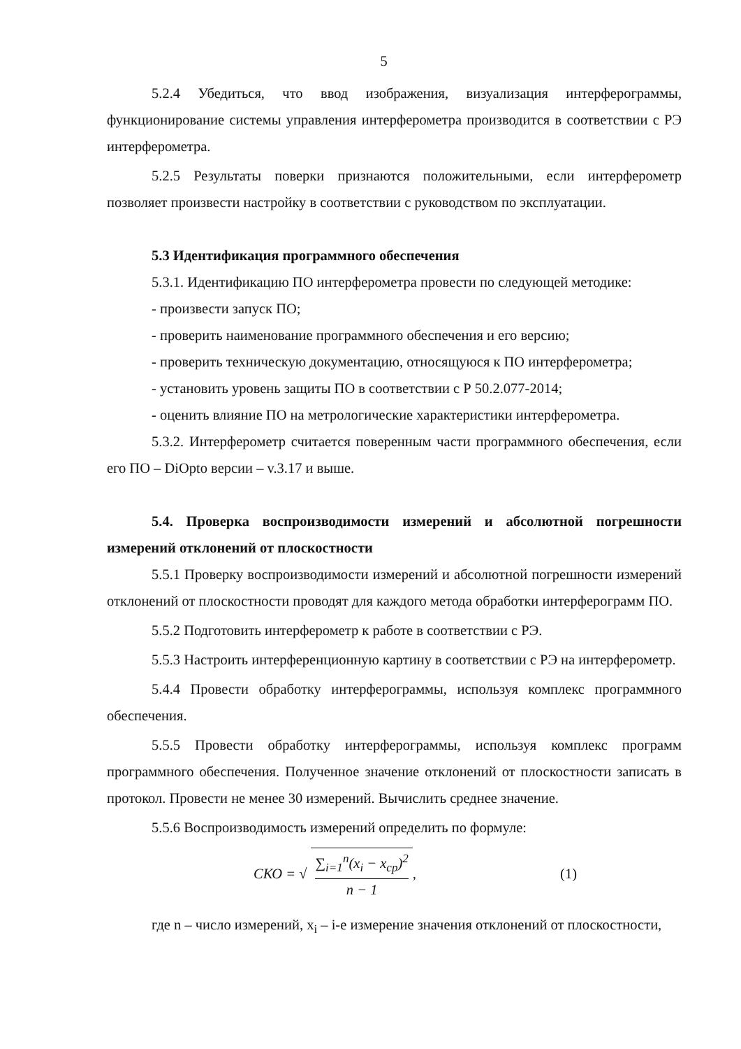5
5.2.4 Убедиться, что ввод изображения, визуализация интерферограммы, функционирование системы управления интерферометра производится в соответствии с РЭ интерферометра.
5.2.5 Результаты поверки признаются положительными, если интерферометр позволяет произвести настройку в соответствии с руководством по эксплуатации.
5.3 Идентификация программного обеспечения
5.3.1. Идентификацию ПО интерферометра провести по следующей методике:
- произвести запуск ПО;
- проверить наименование программного обеспечения и его версию;
- проверить техническую документацию, относящуюся к ПО интерферометра;
- установить уровень защиты ПО в соответствии с Р 50.2.077-2014;
- оценить влияние ПО на метрологические характеристики интерферометра.
5.3.2. Интерферометр считается поверенным части программного обеспечения, если его ПО – DiOpto версии – v.3.17 и выше.
5.4. Проверка воспроизводимости измерений и абсолютной погрешности измерений отклонений от плоскостности
5.5.1 Проверку воспроизводимости измерений и абсолютной погрешности измерений отклонений от плоскостности проводят для каждого метода обработки интерферограмм ПО.
5.5.2 Подготовить интерферометр к работе в соответствии с РЭ.
5.5.3 Настроить интерференционную картину в соответствии с РЭ на интерферометр.
5.4.4 Провести обработку интерферограммы, используя комплекс программного обеспечения.
5.5.5 Провести обработку интерферограммы, используя комплекс программ программного обеспечения. Полученное значение отклонений от плоскостности записать в протокол. Провести не менее 30 измерений. Вычислить среднее значение.
5.5.6 Воспроизводимость измерений определить по формуле:
СКО = √ ∑<sub>i=1</sub><sup>n</sup>(x<sub>i</sub> − x<sub>ср</sub>)<sup>2</sup> n − 1,
(1)
где n – число измерений, x<sub>i</sub> – i-е измерение значения отклонений от плоскостности,